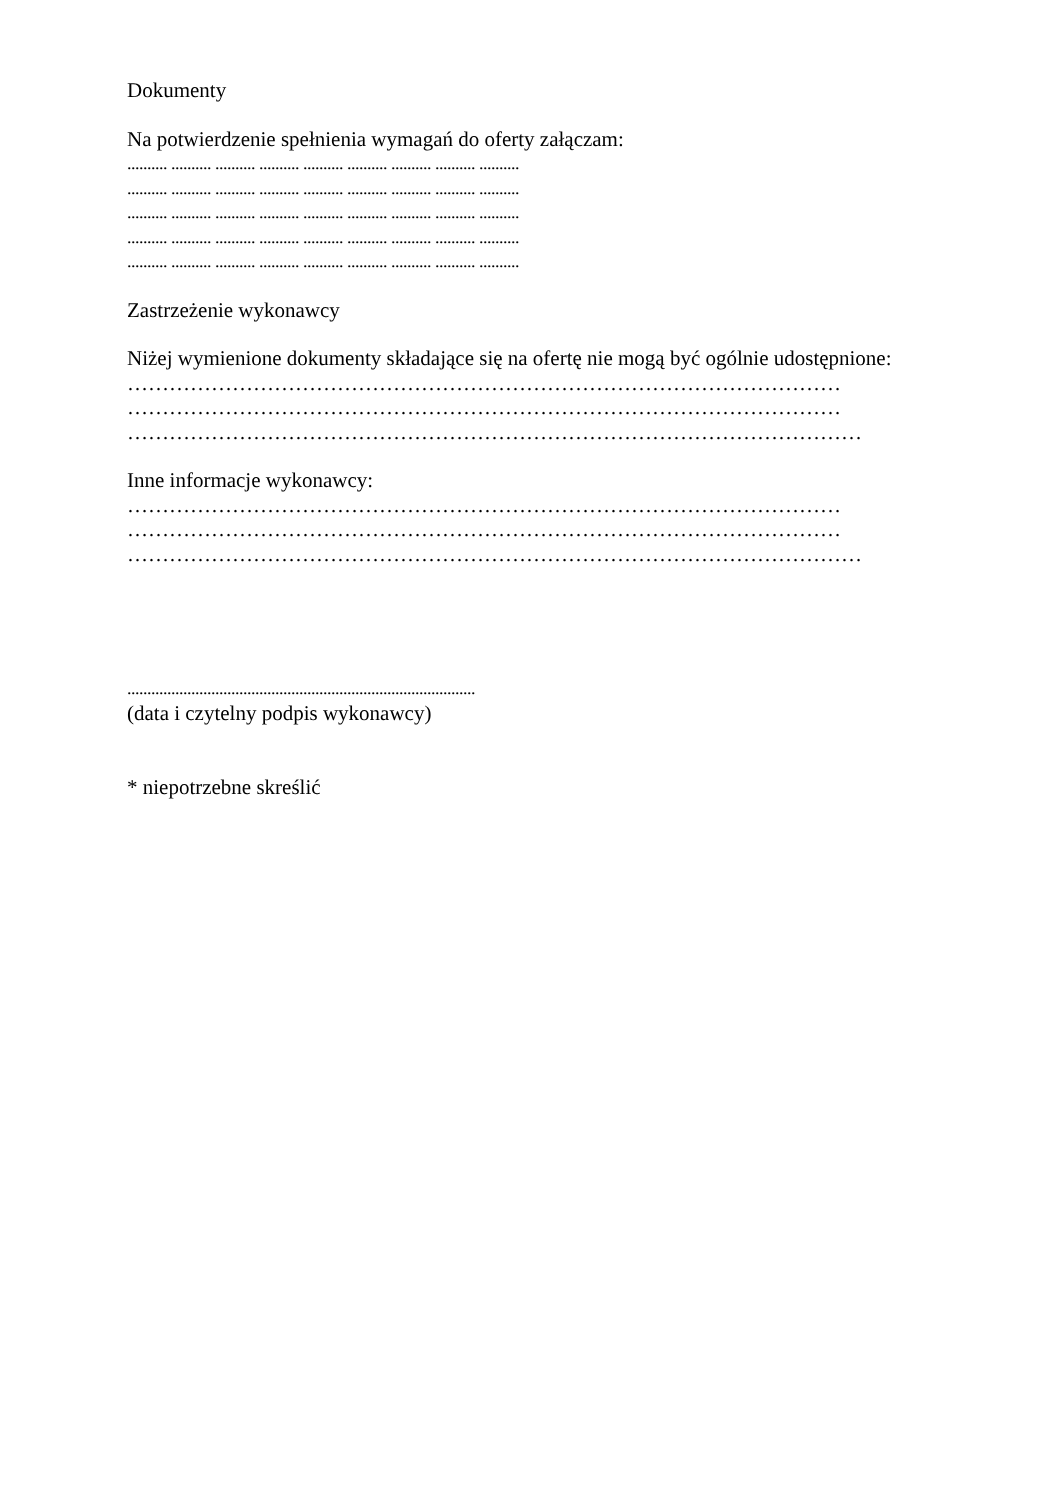Dokumenty
Na potwierdzenie spełnienia wymagań do oferty załączam:
.......... .......... .......... .......... .......... .......... .......... .......... ..........
.......... .......... .......... .......... .......... .......... .......... .......... ..........
.......... .......... .......... .......... .......... .......... .......... .......... ..........
.......... .......... .......... .......... .......... .......... .......... .......... ..........
.......... .......... .......... .......... .......... .......... .......... .......... ..........
Zastrzeżenie wykonawcy
Niżej wymienione dokumenty składające się na ofertę nie mogą być ogólnie udostępnione:
…………………………………………………………………………………………
…………………………………………………………………………………………
……………………………………………………………………………………………
Inne informacje wykonawcy:
…………………………………………………………………………………………
…………………………………………………………………………………………
……………………………………………………………………………………………
.......................................................................................
(data i czytelny podpis wykonawcy)
* niepotrzebne skreślić